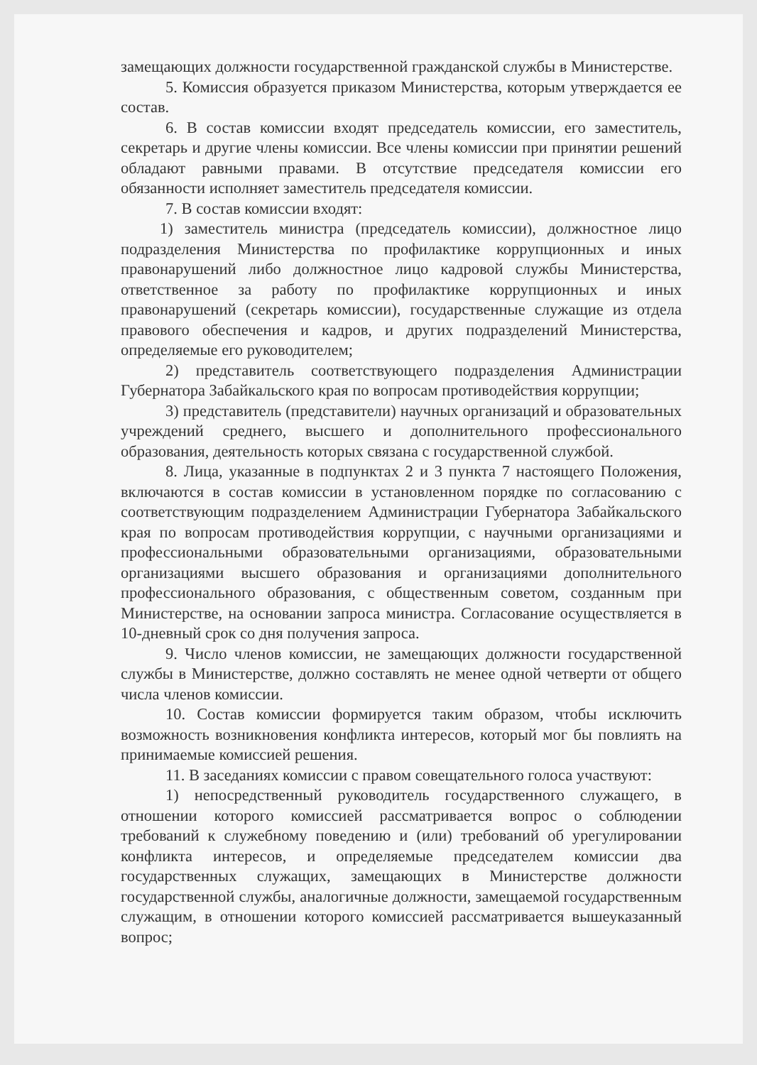замещающих должности государственной гражданской службы в Министерстве.
5. Комиссия образуется приказом Министерства, которым утверждается ее состав.
6. В состав комиссии входят председатель комиссии, его заместитель, секретарь и другие члены комиссии. Все члены комиссии при принятии решений обладают равными правами. В отсутствие председателя комиссии его обязанности исполняет заместитель председателя комиссии.
7. В состав комиссии входят:
1) заместитель министра (председатель комиссии), должностное лицо подразделения Министерства по профилактике коррупционных и иных правонарушений либо должностное лицо кадровой службы Министерства, ответственное за работу по профилактике коррупционных и иных правонарушений (секретарь комиссии), государственные служащие из отдела правового обеспечения и кадров, и других подразделений Министерства, определяемые его руководителем;
2) представитель соответствующего подразделения Администрации Губернатора Забайкальского края по вопросам противодействия коррупции;
3) представитель (представители) научных организаций и образовательных учреждений среднего, высшего и дополнительного профессионального образования, деятельность которых связана с государственной службой.
8. Лица, указанные в подпунктах 2 и 3 пункта 7 настоящего Положения, включаются в состав комиссии в установленном порядке по согласованию с соответствующим подразделением Администрации Губернатора Забайкальского края по вопросам противодействия коррупции, с научными организациями и профессиональными образовательными организациями, образовательными организациями высшего образования и организациями дополнительного профессионального образования, с общественным советом, созданным при Министерстве, на основании запроса министра. Согласование осуществляется в 10-дневный срок со дня получения запроса.
9. Число членов комиссии, не замещающих должности государственной службы в Министерстве, должно составлять не менее одной четверти от общего числа членов комиссии.
10. Состав комиссии формируется таким образом, чтобы исключить возможность возникновения конфликта интересов, который мог бы повлиять на принимаемые комиссией решения.
11. В заседаниях комиссии с правом совещательного голоса участвуют:
1) непосредственный руководитель государственного служащего, в отношении которого комиссией рассматривается вопрос о соблюдении требований к служебному поведению и (или) требований об урегулировании конфликта интересов, и определяемые председателем комиссии два государственных служащих, замещающих в Министерстве должности государственной службы, аналогичные должности, замещаемой государственным служащим, в отношении которого комиссией рассматривается вышеуказанный вопрос;